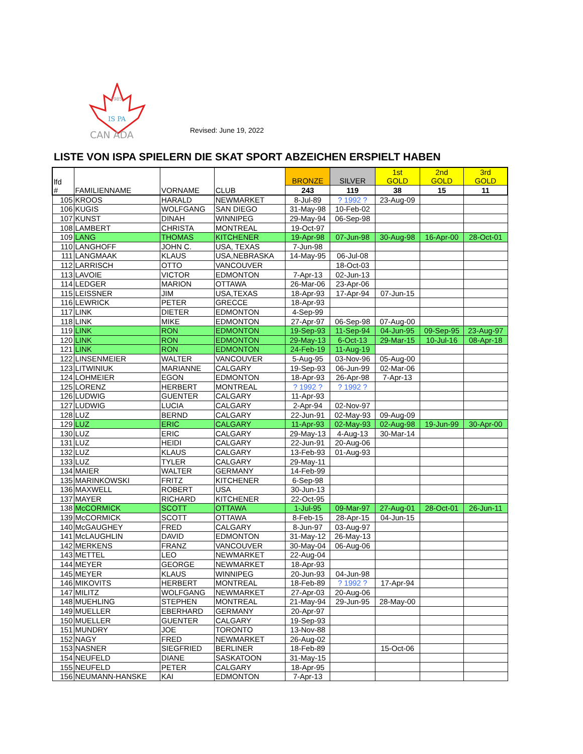1985
IS PA
CAN ADA
Revised: June 19, 2022
LISTE VON ISPA SPIELERN DIE SKAT SPORT ABZEICHEN ERSPIELT HABEN
| lfd # | FAMILIENNAME | VORNAME | CLUB | BRONZE | SILVER | 1st GOLD | 2nd GOLD | 3rd GOLD |
| --- | --- | --- | --- | --- | --- | --- | --- | --- |
| | | | | 243 | 119 | 38 | 15 | 11 |
| 105 | KROOS | HARALD | NEWMARKET | 8-Jul-89 | ? 1992 ? | 23-Aug-09 | | |
| 106 | KUGIS | WOLFGANG | SAN DIEGO | 31-May-98 | 10-Feb-02 | | | |
| 107 | KUNST | DINAH | WINNIPEG | 29-May-94 | 06-Sep-98 | | | |
| 108 | LAMBERT | CHRISTA | MONTREAL | 19-Oct-97 | | | | |
| 109 | LANG | THOMAS | KITCHENER | 19-Apr-98 | 07-Jun-98 | 30-Aug-98 | 16-Apr-00 | 28-Oct-01 |
| 110 | LANGHOFF | JOHN C. | USA, TEXAS | 7-Jun-98 | | | | |
| 111 | LANGMAAK | KLAUS | USA,NEBRASKA | 14-May-95 | 06-Jul-08 | | | |
| 112 | LARRISCH | OTTO | VANCOUVER | | 18-Oct-03 | | | |
| 113 | LAVOIE | VICTOR | EDMONTON | 7-Apr-13 | 02-Jun-13 | | | |
| 114 | LEDGER | MARION | OTTAWA | 26-Mar-06 | 23-Apr-06 | | | |
| 115 | LEISSNER | JIM | USA,TEXAS | 18-Apr-93 | 17-Apr-94 | 07-Jun-15 | | |
| 116 | LEWRICK | PETER | GRECCE | 18-Apr-93 | | | | |
| 117 | LINK | DIETER | EDMONTON | 4-Sep-99 | | | | |
| 118 | LINK | MIKE | EDMONTON | 27-Apr-97 | 06-Sep-98 | 07-Aug-00 | | |
| 119 | LINK | RON | EDMONTON | 19-Sep-93 | 11-Sep-94 | 04-Jun-95 | 09-Sep-95 | 23-Aug-97 |
| 120 | LINK | RON | EDMONTON | 29-May-13 | 6-Oct-13 | 29-Mar-15 | 10-Jul-16 | 08-Apr-18 |
| 121 | LINK | RON | EDMONTON | 24-Feb-19 | 11-Aug-19 | | | |
| 122 | LINSENMEIER | WALTER | VANCOUVER | 5-Aug-95 | 03-Nov-96 | 05-Aug-00 | | |
| 123 | LITWINIUK | MARIANNE | CALGARY | 19-Sep-93 | 06-Jun-99 | 02-Mar-06 | | |
| 124 | LOHMEIER | EGON | EDMONTON | 18-Apr-93 | 26-Apr-98 | 7-Apr-13 | | |
| 125 | LORENZ | HERBERT | MONTREAL | ? 1992 ? | ? 1992 ? | | | |
| 126 | LUDWIG | GUENTER | CALGARY | 11-Apr-93 | | | | |
| 127 | LUDWIG | LUCIA | CALGARY | 2-Apr-94 | 02-Nov-97 | | | |
| 128 | LUZ | BERND | CALGARY | 22-Jun-91 | 02-May-93 | 09-Aug-09 | | |
| 129 | LUZ | ERIC | CALGARY | 11-Apr-93 | 02-May-93 | 02-Aug-98 | 19-Jun-99 | 30-Apr-00 |
| 130 | LUZ | ERIC | CALGARY | 29-May-13 | 4-Aug-13 | 30-Mar-14 | | |
| 131 | LUZ | HEIDI | CALGARY | 22-Jun-91 | 20-Aug-06 | | | |
| 132 | LUZ | KLAUS | CALGARY | 13-Feb-93 | 01-Aug-93 | | | |
| 133 | LUZ | TYLER | CALGARY | 29-May-11 | | | | |
| 134 | MAIER | WALTER | GERMANY | 14-Feb-99 | | | | |
| 135 | MARINKOWSKI | FRITZ | KITCHENER | 6-Sep-98 | | | | |
| 136 | MAXWELL | ROBERT | USA | 30-Jun-13 | | | | |
| 137 | MAYER | RICHARD | KITCHENER | 22-Oct-95 | | | | |
| 138 | McCORMICK | SCOTT | OTTAWA | 1-Jul-95 | 09-Mar-97 | 27-Aug-01 | 28-Oct-01 | 26-Jun-11 |
| 139 | McCORMICK | SCOTT | OTTAWA | 8-Feb-15 | 28-Apr-15 | 04-Jun-15 | | |
| 140 | McGAUGHEY | FRED | CALGARY | 8-Jun-97 | 03-Aug-97 | | | |
| 141 | McLAUGHLIN | DAVID | EDMONTON | 31-May-12 | 26-May-13 | | | |
| 142 | MERKENS | FRANZ | VANCOUVER | 30-May-04 | 06-Aug-06 | | | |
| 143 | METTEL | LEO | NEWMARKET | 22-Aug-04 | | | | |
| 144 | MEYER | GEORGE | NEWMARKET | 18-Apr-93 | | | | |
| 145 | MEYER | KLAUS | WINNIPEG | 20-Jun-93 | 04-Jun-98 | | | |
| 146 | MIKOVITS | HERBERT | MONTREAL | 18-Feb-89 | ? 1992 ? | 17-Apr-94 | | |
| 147 | MILITZ | WOLFGANG | NEWMARKET | 27-Apr-03 | 20-Aug-06 | | | |
| 148 | MUEHLING | STEPHEN | MONTREAL | 21-May-94 | 29-Jun-95 | 28-May-00 | | |
| 149 | MUELLER | EBERHARD | GERMANY | 20-Apr-97 | | | | |
| 150 | MUELLER | GUENTER | CALGARY | 19-Sep-93 | | | | |
| 151 | MUNDRY | JOE | TORONTO | 13-Nov-88 | | | | |
| 152 | NAGY | FRED | NEWMARKET | 26-Aug-02 | | | | |
| 153 | NASNER | SIEGFRIED | BERLINER | 18-Feb-89 | | 15-Oct-06 | | |
| 154 | NEUFELD | DIANE | SASKATOON | 31-May-15 | | | | |
| 155 | NEUFELD | PETER | CALGARY | 18-Apr-95 | | | | |
| 156 | NEUMANN-HANSKE | KAI | EDMONTON | 7-Apr-13 | | | | |